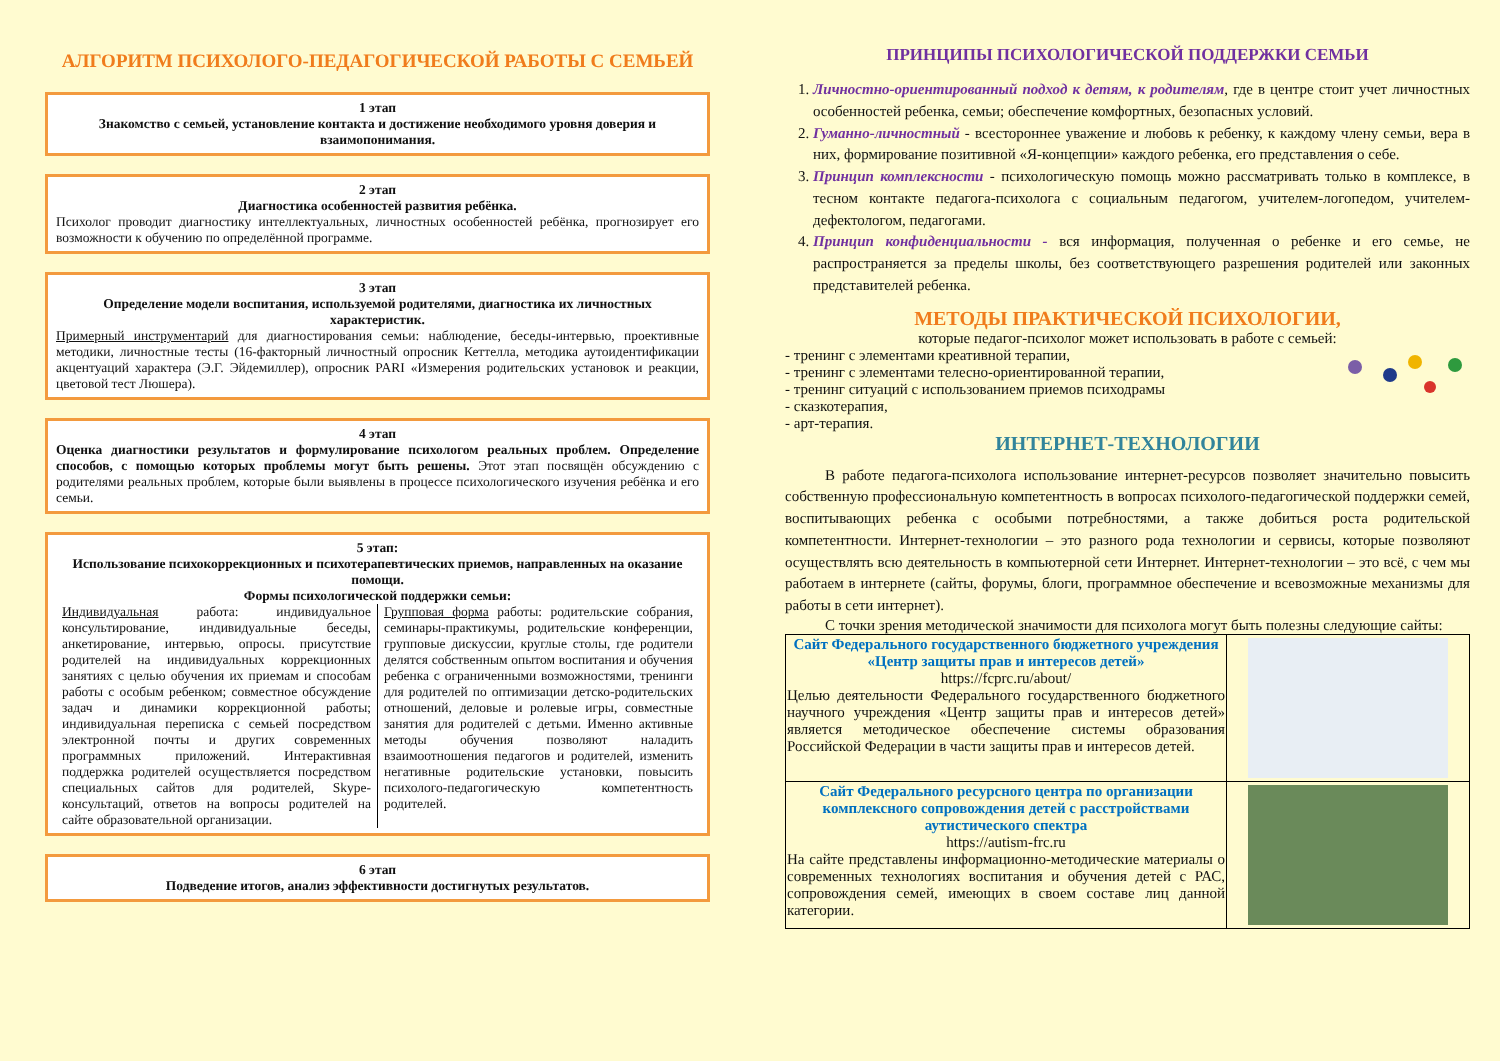АЛГОРИТМ ПСИХОЛОГО-ПЕДАГОГИЧЕСКОЙ РАБОТЫ С СЕМЬЕЙ
1 этап
Знакомство с семьей, установление контакта и достижение необходимого уровня доверия и взаимопонимания.
2 этап
Диагностика особенностей развития ребёнка.
Психолог проводит диагностику интеллектуальных, личностных особенностей ребёнка, прогнозирует его возможности к обучению по определённой программе.
3 этап
Определение модели воспитания, используемой родителями, диагностика их личностных характеристик.
Примерный инструментарий для диагностирования семьи: наблюдение, беседы-интервью, проективные методики, личностные тесты (16-факторный личностный опросник Кеттелла, методика аутоидентификации акцентуаций характера (Э.Г. Эйдемиллер), опросник PARI «Измерения родительских установок и реакции, цветовой тест Люшера).
4 этап
Оценка диагностики результатов и формулирование психологом реальных проблем. Определение способов, с помощью которых проблемы могут быть решены. Этот этап посвящён обсуждению с родителями реальных проблем, которые были выявлены в процессе психологического изучения ребёнка и его семьи.
5 этап:
Использование психокоррекционных и психотерапевтических приемов, направленных на оказание помощи.
Формы психологической поддержки семьи:
Индивидуальная работа: индивидуальное консультирование, индивидуальные беседы, анкетирование, интервью, опросы. присутствие родителей на индивидуальных коррекционных занятиях с целью обучения их приемам и способам работы с особым ребенком; совместное обсуждение задач и динамики коррекционной работы; индивидуальная переписка с семьей посредством электронной почты и других современных программных приложений. Интерактивная поддержка родителей осуществляется посредством специальных сайтов для родителей, Skype-консультаций, ответов на вопросы родителей на сайте образовательной организации.
Групповая форма работы: родительские собрания, семинары-практикумы, родительские конференции, групповые дискуссии, круглые столы, где родители делятся собственным опытом воспитания и обучения ребенка с ограниченными возможностями, тренинги для родителей по оптимизации детско-родительских отношений, деловые и ролевые игры, совместные занятия для родителей с детьми. Именно активные методы обучения позволяют наладить взаимоотношения педагогов и родителей, изменить негативные родительские установки, повысить психолого-педагогическую компетентность родителей.
6 этап
Подведение итогов, анализ эффективности достигнутых результатов.
ПРИНЦИПЫ ПСИХОЛОГИЧЕСКОЙ ПОДДЕРЖКИ СЕМЬИ
1. Личностно-ориентированный подход к детям, к родителям, где в центре стоит учет личностных особенностей ребенка, семьи; обеспечение комфортных, безопасных условий.
2. Гуманно-личностный - всестороннее уважение и любовь к ребенку, к каждому члену семьи, вера в них, формирование позитивной «Я-концепции» каждого ребенка, его представления о себе.
3. Принцип комплексности - психологическую помощь можно рассматривать только в комплексе, в тесном контакте педагога-психолога с социальным педагогом, учителем-логопедом, учителем-дефектологом, педагогами.
4. Принцип конфиденциальности - вся информация, полученная о ребенке и его семье, не распространяется за пределы школы, без соответствующего разрешения родителей или законных представителей ребенка.
МЕТОДЫ ПРАКТИЧЕСКОЙ ПСИХОЛОГИИ,
которые педагог-психолог может использовать в работе с семьей:
- тренинг с элементами креативной терапии,
- тренинг с элементами телесно-ориентированной терапии,
- тренинг ситуаций с использованием приемов психодрамы
- сказкотерапия,
- арт-терапия.
ИНТЕРНЕТ-ТЕХНОЛОГИИ
В работе педагога-психолога использование интернет-ресурсов позволяет значительно повысить собственную профессиональную компетентность в вопросах психолого-педагогической поддержки семей, воспитывающих ребенка с особыми потребностями, а также добиться роста родительской компетентности. Интернет-технологии – это разного рода технологии и сервисы, которые позволяют осуществлять всю деятельность в компьютерной сети Интернет. Интернет-технологии – это всё, с чем мы работаем в интернете (сайты, форумы, блоги, программное обеспечение и всевозможные механизмы для работы в сети интернет).
С точки зрения методической значимости для психолога могут быть полезны следующие сайты:
| Сайт Федерального государственного бюджетного учреждения «Центр защиты прав и интересов детей» https://fcprc.ru/about/ Целью деятельности Федерального государственного бюджетного научного учреждения «Центр защиты прав и интересов детей» является методическое обеспечение системы образования Российской Федерации в части защиты прав и интересов детей. | |
| Сайт Федерального ресурсного центра по организации комплексного сопровождения детей с расстройствами аутистического спектра https://autism-frc.ru На сайте представлены информационно-методические материалы о современных технологиях воспитания и обучения детей с РАС, сопровождения семей, имеющих в своем составе лиц данной категории. | |